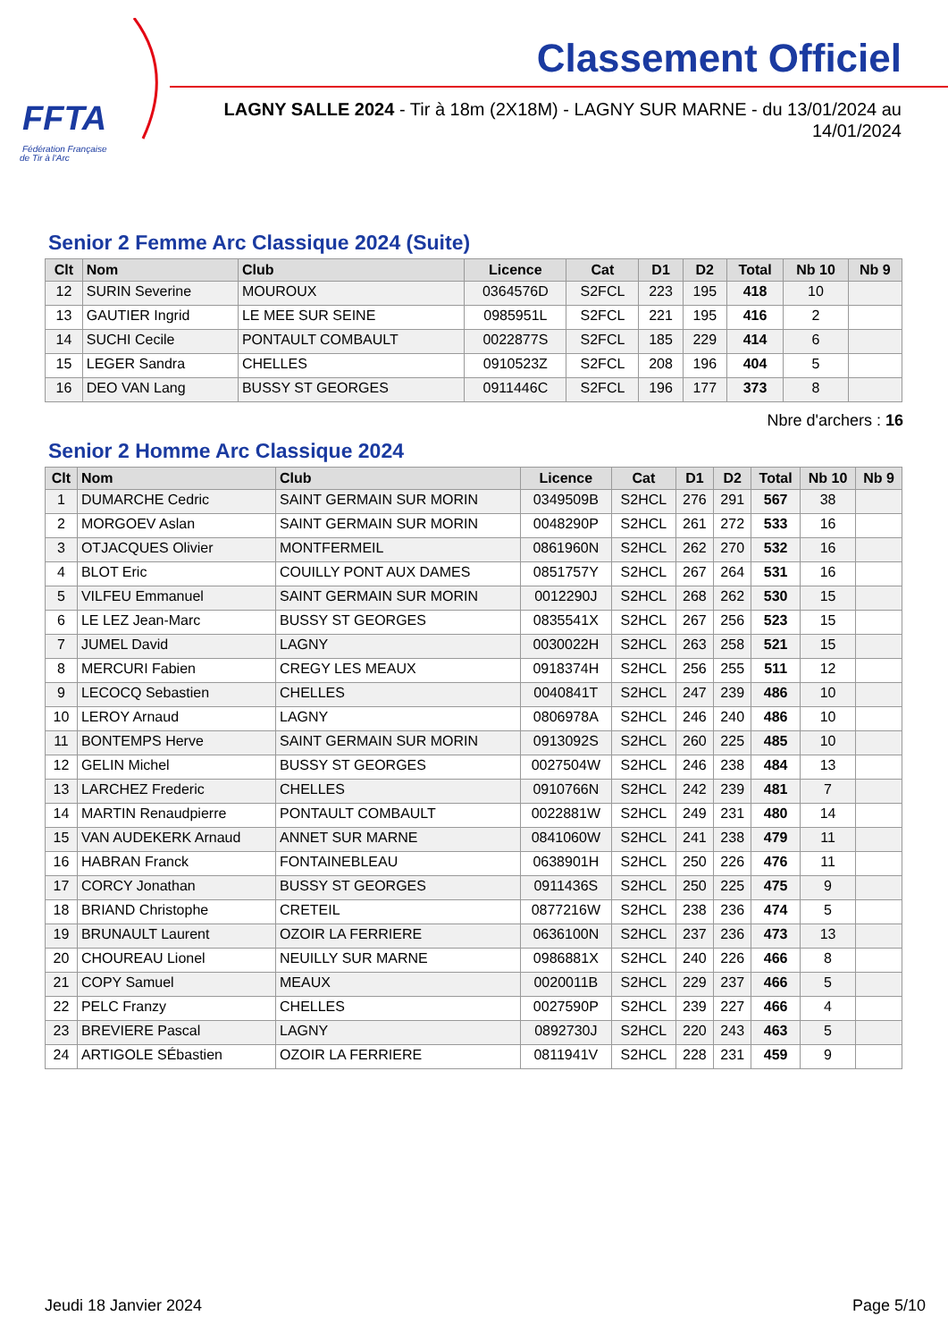FFTA
Fédération Française
de Tir à l'Arc
Classement Officiel
LAGNY SALLE 2024 - Tir à 18m (2X18M) - LAGNY SUR MARNE - du 13/01/2024 au 14/01/2024
Senior 2 Femme Arc Classique 2024 (Suite)
| Clt | Nom | Club | Licence | Cat | D1 | D2 | Total | Nb 10 | Nb 9 |
| --- | --- | --- | --- | --- | --- | --- | --- | --- | --- |
| 12 | SURIN Severine | MOUROUX | 0364576D | S2FCL | 223 | 195 | 418 | 10 | |
| 13 | GAUTIER Ingrid | LE MEE SUR SEINE | 0985951L | S2FCL | 221 | 195 | 416 | 2 | |
| 14 | SUCHI Cecile | PONTAULT COMBAULT | 0022877S | S2FCL | 185 | 229 | 414 | 6 | |
| 15 | LEGER Sandra | CHELLES | 0910523Z | S2FCL | 208 | 196 | 404 | 5 | |
| 16 | DEO VAN Lang | BUSSY ST GEORGES | 0911446C | S2FCL | 196 | 177 | 373 | 8 | |
Nbre d'archers : 16
Senior 2 Homme Arc Classique 2024
| Clt | Nom | Club | Licence | Cat | D1 | D2 | Total | Nb 10 | Nb 9 |
| --- | --- | --- | --- | --- | --- | --- | --- | --- | --- |
| 1 | DUMARCHE Cedric | SAINT GERMAIN SUR MORIN | 0349509B | S2HCL | 276 | 291 | 567 | 38 | |
| 2 | MORGOEV Aslan | SAINT GERMAIN SUR MORIN | 0048290P | S2HCL | 261 | 272 | 533 | 16 | |
| 3 | OTJACQUES Olivier | MONTFERMEIL | 0861960N | S2HCL | 262 | 270 | 532 | 16 | |
| 4 | BLOT Eric | COUILLY PONT AUX DAMES | 0851757Y | S2HCL | 267 | 264 | 531 | 16 | |
| 5 | VILFEU Emmanuel | SAINT GERMAIN SUR MORIN | 0012290J | S2HCL | 268 | 262 | 530 | 15 | |
| 6 | LE LEZ Jean-Marc | BUSSY ST GEORGES | 0835541X | S2HCL | 267 | 256 | 523 | 15 | |
| 7 | JUMEL David | LAGNY | 0030022H | S2HCL | 263 | 258 | 521 | 15 | |
| 8 | MERCURI Fabien | CREGY LES MEAUX | 0918374H | S2HCL | 256 | 255 | 511 | 12 | |
| 9 | LECOCQ Sebastien | CHELLES | 0040841T | S2HCL | 247 | 239 | 486 | 10 | |
| 10 | LEROY Arnaud | LAGNY | 0806978A | S2HCL | 246 | 240 | 486 | 10 | |
| 11 | BONTEMPS Herve | SAINT GERMAIN SUR MORIN | 0913092S | S2HCL | 260 | 225 | 485 | 10 | |
| 12 | GELIN Michel | BUSSY ST GEORGES | 0027504W | S2HCL | 246 | 238 | 484 | 13 | |
| 13 | LARCHEZ Frederic | CHELLES | 0910766N | S2HCL | 242 | 239 | 481 | 7 | |
| 14 | MARTIN Renaudpierre | PONTAULT COMBAULT | 0022881W | S2HCL | 249 | 231 | 480 | 14 | |
| 15 | VAN AUDEKERK Arnaud | ANNET SUR MARNE | 0841060W | S2HCL | 241 | 238 | 479 | 11 | |
| 16 | HABRAN Franck | FONTAINEBLEAU | 0638901H | S2HCL | 250 | 226 | 476 | 11 | |
| 17 | CORCY Jonathan | BUSSY ST GEORGES | 0911436S | S2HCL | 250 | 225 | 475 | 9 | |
| 18 | BRIAND Christophe | CRETEIL | 0877216W | S2HCL | 238 | 236 | 474 | 5 | |
| 19 | BRUNAULT Laurent | OZOIR LA FERRIERE | 0636100N | S2HCL | 237 | 236 | 473 | 13 | |
| 20 | CHOUREAU Lionel | NEUILLY SUR MARNE | 0986881X | S2HCL | 240 | 226 | 466 | 8 | |
| 21 | COPY Samuel | MEAUX | 0020011B | S2HCL | 229 | 237 | 466 | 5 | |
| 22 | PELC Franzy | CHELLES | 0027590P | S2HCL | 239 | 227 | 466 | 4 | |
| 23 | BREVIERE Pascal | LAGNY | 0892730J | S2HCL | 220 | 243 | 463 | 5 | |
| 24 | ARTIGOLE SÉbastien | OZOIR LA FERRIERE | 0811941V | S2HCL | 228 | 231 | 459 | 9 | |
Jeudi 18 Janvier 2024 Page 5/10